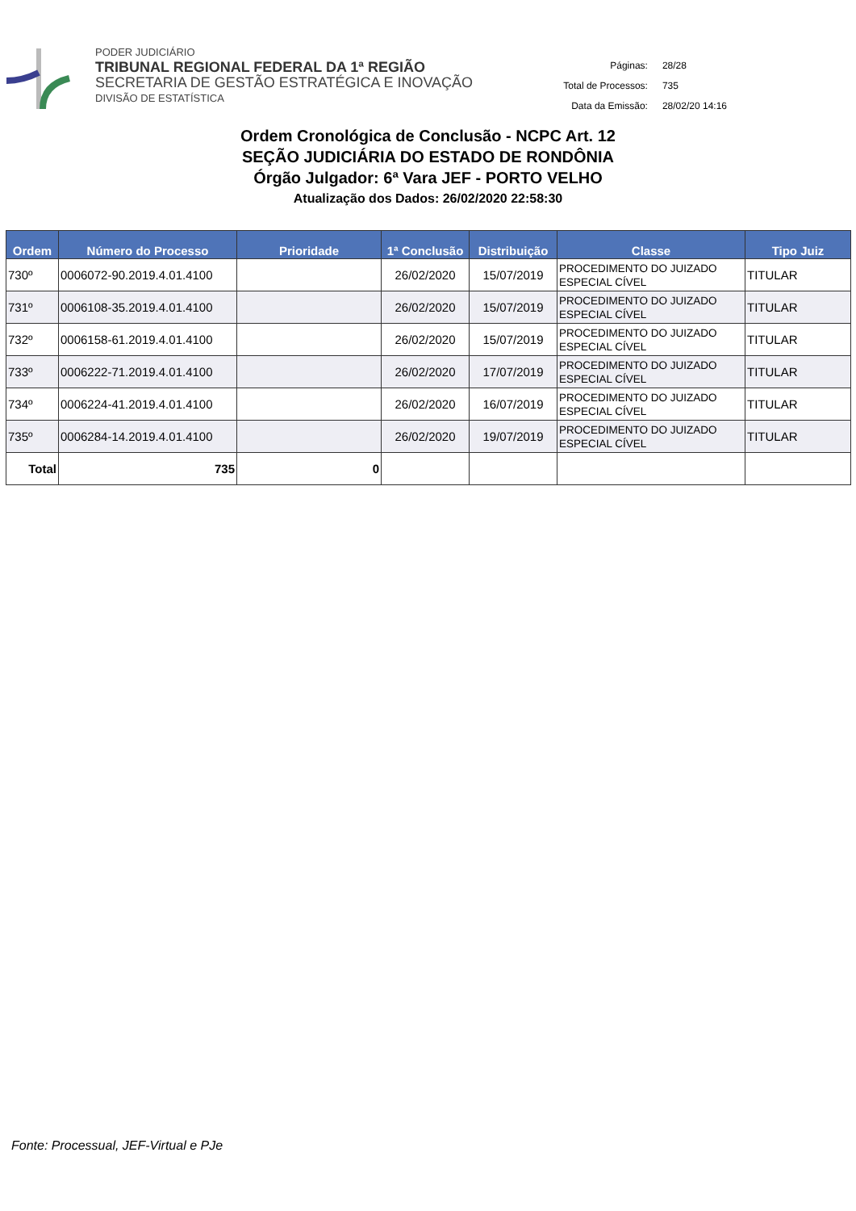PODER JUDICIÁRIO
TRIBUNAL REGIONAL FEDERAL DA 1ª REGIÃO
SECRETARIA DE GESTÃO ESTRATÉGICA E INOVAÇÃO
DIVISÃO DE ESTATÍSTICA
| Páginas: | 28/28 |
| Total de Processos: | 735 |
| Data da Emissão: | 28/02/20 14:16 |
Ordem Cronológica de Conclusão - NCPC Art. 12
SEÇÃO JUDICIÁRIA DO ESTADO DE RONDÔNIA
Órgão Julgador: 6ª Vara JEF - PORTO VELHO
Atualização dos Dados: 26/02/2020 22:58:30
| Ordem | Número do Processo | Prioridade | 1ª Conclusão | Distribuição | Classe | Tipo Juiz |
| --- | --- | --- | --- | --- | --- | --- |
| 730º | 0006072-90.2019.4.01.4100 | | 26/02/2020 | 15/07/2019 | PROCEDIMENTO DO JUIZADO ESPECIAL CÍVEL | TITULAR |
| 731º | 0006108-35.2019.4.01.4100 | | 26/02/2020 | 15/07/2019 | PROCEDIMENTO DO JUIZADO ESPECIAL CÍVEL | TITULAR |
| 732º | 0006158-61.2019.4.01.4100 | | 26/02/2020 | 15/07/2019 | PROCEDIMENTO DO JUIZADO ESPECIAL CÍVEL | TITULAR |
| 733º | 0006222-71.2019.4.01.4100 | | 26/02/2020 | 17/07/2019 | PROCEDIMENTO DO JUIZADO ESPECIAL CÍVEL | TITULAR |
| 734º | 0006224-41.2019.4.01.4100 | | 26/02/2020 | 16/07/2019 | PROCEDIMENTO DO JUIZADO ESPECIAL CÍVEL | TITULAR |
| 735º | 0006284-14.2019.4.01.4100 | | 26/02/2020 | 19/07/2019 | PROCEDIMENTO DO JUIZADO ESPECIAL CÍVEL | TITULAR |
| Total | 735 | 0 | | | | |
Fonte: Processual, JEF-Virtual e PJe